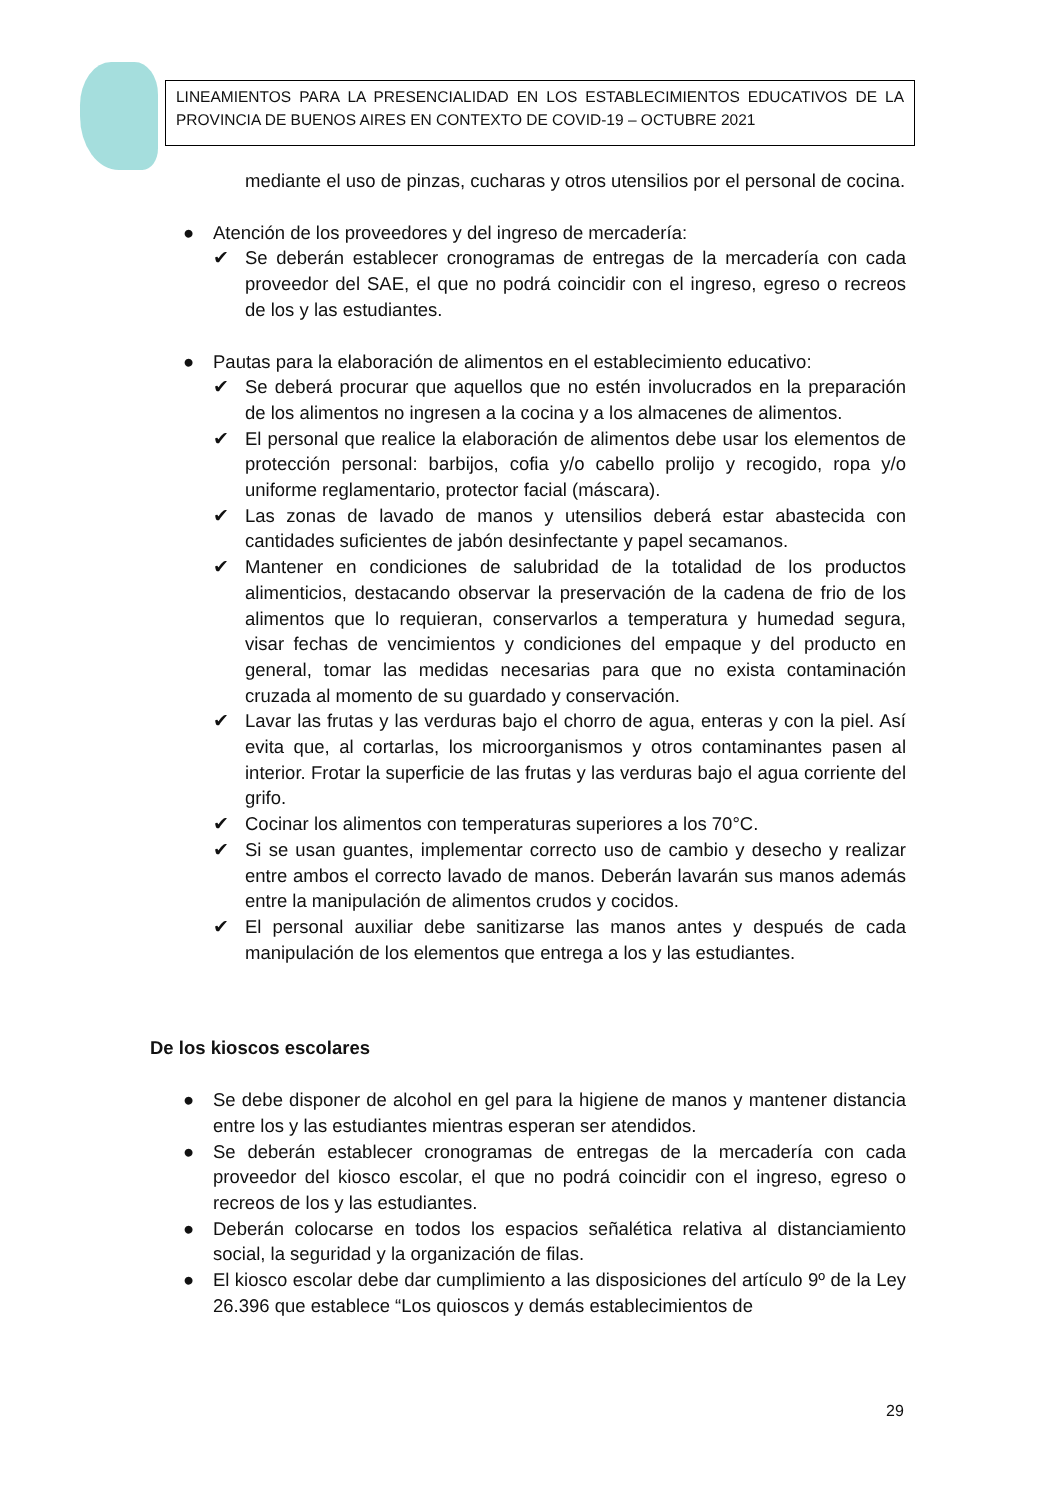LINEAMIENTOS PARA LA PRESENCIALIDAD EN LOS ESTABLECIMIENTOS EDUCATIVOS DE LA PROVINCIA DE BUENOS AIRES EN CONTEXTO DE COVID-19 – OCTUBRE 2021
mediante el uso de pinzas, cucharas y otros utensilios por el personal de cocina.
● Atención de los proveedores y del ingreso de mercadería:
✔ Se deberán establecer cronogramas de entregas de la mercadería con cada proveedor del SAE, el que no podrá coincidir con el ingreso, egreso o recreos de los y las estudiantes.
● Pautas para la elaboración de alimentos en el establecimiento educativo:
✔ Se deberá procurar que aquellos que no estén involucrados en la preparación de los alimentos no ingresen a la cocina y a los almacenes de alimentos.
✔ El personal que realice la elaboración de alimentos debe usar los elementos de protección personal: barbijos, cofia y/o cabello prolijo y recogido, ropa y/o uniforme reglamentario, protector facial (máscara).
✔ Las zonas de lavado de manos y utensilios deberá estar abastecida con cantidades suficientes de jabón desinfectante y papel secamanos.
✔ Mantener en condiciones de salubridad de la totalidad de los productos alimenticios, destacando observar la preservación de la cadena de frio de los alimentos que lo requieran, conservarlos a temperatura y humedad segura, visar fechas de vencimientos y condiciones del empaque y del producto en general, tomar las medidas necesarias para que no exista contaminación cruzada al momento de su guardado y conservación.
✔ Lavar las frutas y las verduras bajo el chorro de agua, enteras y con la piel. Así evita que, al cortarlas, los microorganismos y otros contaminantes pasen al interior. Frotar la superficie de las frutas y las verduras bajo el agua corriente del grifo.
✔ Cocinar los alimentos con temperaturas superiores a los 70°C.
✔ Si se usan guantes, implementar correcto uso de cambio y desecho y realizar entre ambos el correcto lavado de manos. Deberán lavarán sus manos además entre la manipulación de alimentos crudos y cocidos.
✔ El personal auxiliar debe sanitizarse las manos antes y después de cada manipulación de los elementos que entrega a los y las estudiantes.
De los kioscos escolares
● Se debe disponer de alcohol en gel para la higiene de manos y mantener distancia entre los y las estudiantes mientras esperan ser atendidos.
● Se deberán establecer cronogramas de entregas de la mercadería con cada proveedor del kiosco escolar, el que no podrá coincidir con el ingreso, egreso o recreos de los y las estudiantes.
● Deberán colocarse en todos los espacios señalética relativa al distanciamiento social, la seguridad y la organización de filas.
● El kiosco escolar debe dar cumplimiento a las disposiciones del artículo 9º de la Ley 26.396 que establece “Los quioscos y demás establecimientos de
29